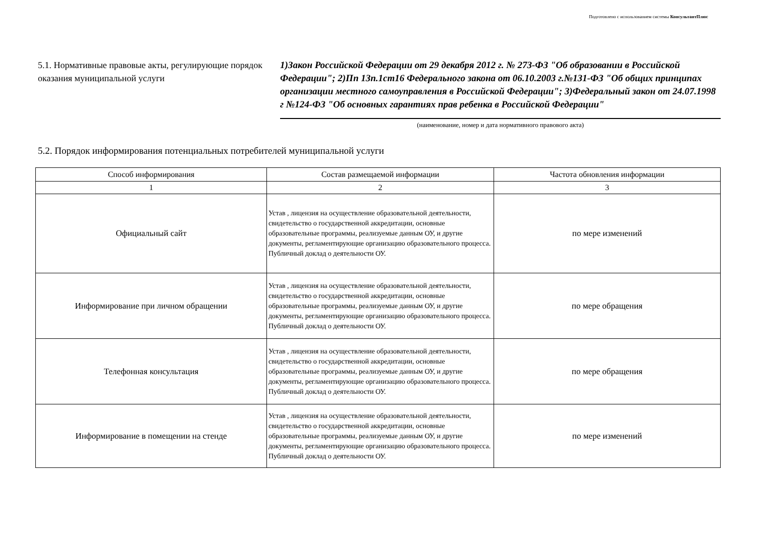Подготовлено с использованием системы КонсультантПлюс
5.1. Нормативные правовые акты, регулирующие порядок оказания муниципальной услуги
1)Закон Российской Федерации от 29 декабря 2012 г. № 273-ФЗ "Об образовании в Российской Федерации"; 2)Пп 13п.1ст16 Федерального закона от 06.10.2003 г.№131-ФЗ "Об общих принципах организации местного самоуправления в Российской Федерации"; 3)Федеральный закон от 24.07.1998 г №124-ФЗ "Об основных гарантиях прав ребенка в Российской Федерации"
(наименование, номер и дата нормативного правового акта)
5.2. Порядок информирования потенциальных потребителей муниципальной услуги
| Способ информирования | Состав размещаемой информации | Частота обновления информации |
| --- | --- | --- |
| 1 | 2 | 3 |
| Официальный сайт | Устав , лицензия на осуществление образовательной деятельности, свидетельство о государственной аккредитации, основные образовательные программы, реализуемые данным ОУ, и другие документы, регламентирующие организацию образовательного процесса. Публичный доклад о деятельности ОУ. | по мере изменений |
| Информирование при личном обращении | Устав , лицензия на осуществление образовательной деятельности, свидетельство о государственной аккредитации, основные образовательные программы, реализуемые данным ОУ, и другие документы, регламентирующие организацию образовательного процесса. Публичный доклад о деятельности ОУ. | по мере обращения |
| Телефонная консультация | Устав , лицензия на осуществление образовательной деятельности, свидетельство о государственной аккредитации, основные образовательные программы, реализуемые данным ОУ, и другие документы, регламентирующие организацию образовательного процесса. Публичный доклад о деятельности ОУ. | по мере обращения |
| Информирование в помещении на стенде | Устав , лицензия на осуществление образовательной деятельности, свидетельство о государственной аккредитации, основные образовательные программы, реализуемые данным ОУ, и другие документы, регламентирующие организацию образовательного процесса. Публичный доклад о деятельности ОУ. | по мере изменений |